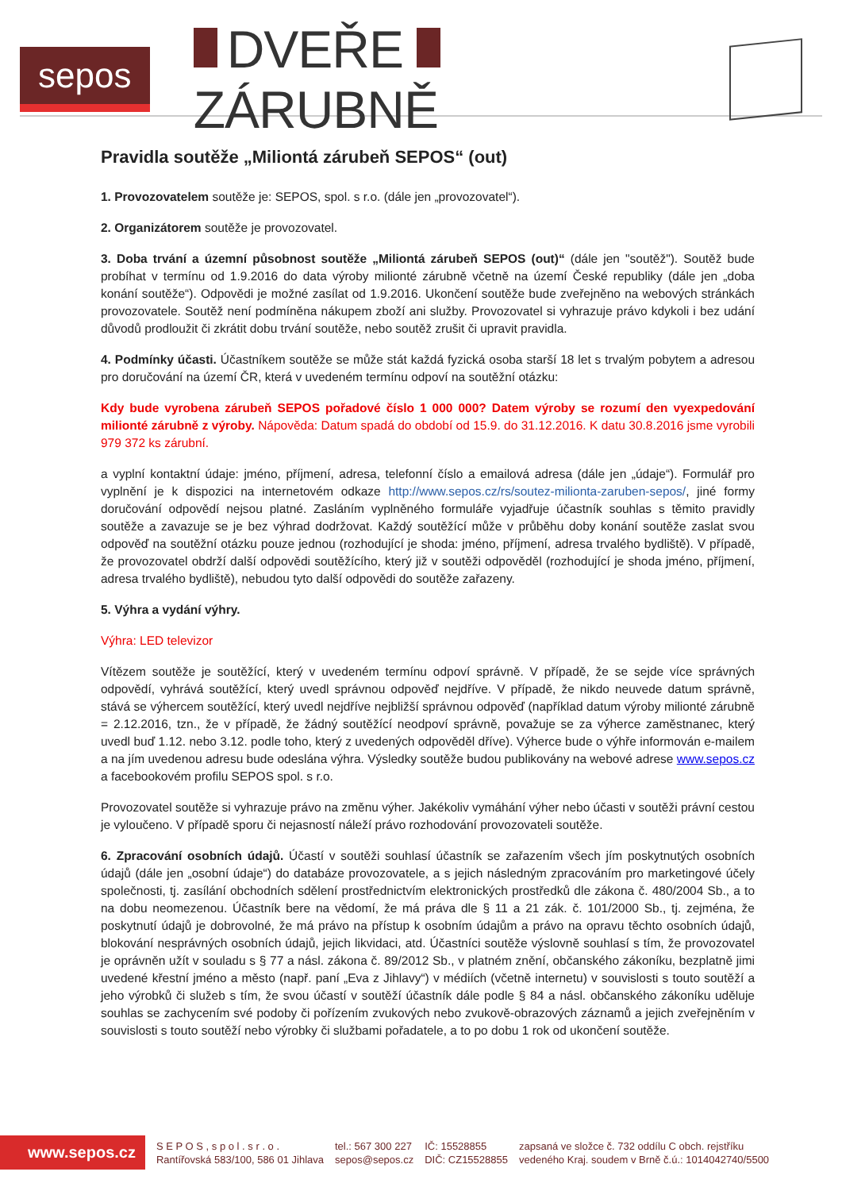sepos
DVEŘE ZÁRUBNĚ
Pravidla soutěže „Miliontá zárubeň SEPOS“ (out)
1. Provozovatelem soutěže je: SEPOS, spol. s r.o. (dále jen „provozovatel“).
2. Organizátorem soutěže je provozovatel.
3. Doba trvání a územní působnost soutěže „Miliontá zárubeň SEPOS (out)“ (dále jen "soutěž"). Soutěž bude probíhat v termínu od 1.9.2016 do data výroby milionté zárubně včetně na území České republiky (dále jen „doba konání soutěže“). Odpovědi je možné zasílat od 1.9.2016. Ukončení soutěže bude zveřejněno na webových stránkách provozovatele. Soutěž není podmíněna nákupem zboží ani služby. Provozovatel si vyhrazuje právo kdykoli i bez udání důvodů prodloužit či zkrátit dobu trvání soutěže, nebo soutěž zrušit či upravit pravidla.
4. Podmínky účasti. Účastníkem soutěže se může stát každá fyzická osoba starší 18 let s trvalým pobytem a adresou pro doručování na území ČR, která v uvedeném termínu odpoví na soutěžní otázku:
Kdy bude vyrobena zárubeň SEPOS pořadové číslo 1 000 000? Datem výroby se rozumí den vyexpedování milionté zárubně z výroby. Nápověda: Datum spadá do období od 15.9. do 31.12.2016. K datu 30.8.2016 jsme vyrobili 979 372 ks zárubní.
a vyplní kontaktní údaje: jméno, příjmení, adresa, telefonní číslo a emailová adresa (dále jen „údaje“). Formulář pro vyplnění je k dispozici na internetovém odkaze http://www.sepos.cz/rs/soutez-milionta-zaruben-sepos/, jiné formy doručování odpovědí nejsou platné. Zasláním vyplněného formuláře vyjadřuje účastník souhlas s těmito pravidly soutěže a zavazuje se je bez výhrad dodržovat. Každý soutěžící může v průběhu doby konání soutěže zaslat svou odpověď na soutěžní otázku pouze jednou (rozhodující je shoda: jméno, příjmení, adresa trvalého bydliště). V případě, že provozovatel obdrží další odpovědi soutěžícího, který již v soutěži odpověděl (rozhodující je shoda jméno, příjmení, adresa trvalého bydliště), nebudou tyto další odpovědi do soutěže zařazeny.
5. Výhra a vydání výhry.
Výhra: LED televizor
Vítězem soutěže je soutěžící, který v uvedeném termínu odpoví správně. V případě, že se sejde více správných odpovědí, vyhrává soutěžící, který uvedl správnou odpověď nejdříve. V případě, že nikdo neuvede datum správně, stává se výhercem soutěžící, který uvedl nejdříve nejbližší správnou odpověď (například datum výroby milionté zárubně = 2.12.2016, tzn., že v případě, že žádný soutěžící neodpoví správně, považuje se za výherce zaměstnanec, který uvedl buď 1.12. nebo 3.12. podle toho, který z uvedených odpověděl dříve). Výherce bude o výhře informován e-mailem a na jím uvedenou adresu bude odeslána výhra. Výsledky soutěže budou publikovány na webové adrese www.sepos.cz a facebookovém profilu SEPOS spol. s r.o.
Provozovatel soutěže si vyhrazuje právo na změnu výher. Jakékoliv vymáhání výher nebo účasti v soutěži právní cestou je vyloučeno. V případě sporu či nejasností náleží právo rozhodování provozovateli soutěže.
6. Zpracování osobních údajů. Účastí v soutěži souhlasí účastník se zařazením všech jím poskytnutých osobních údajů (dále jen „osobní údaje“) do databáze provozovatele, a s jejich následným zpracováním pro marketingové účely společnosti, tj. zasílání obchodních sdělení prostřednictvím elektronických prostředků dle zákona č. 480/2004 Sb., a to na dobu neomezenou. Účastník bere na vědomí, že má práva dle § 11 a 21 zák. č. 101/2000 Sb., tj. zejména, že poskytnutí údajů je dobrovolné, že má právo na přístup k osobním údajům a právo na opravu těchto osobních údajů, blokování nesprávných osobních údajů, jejich likvidaci, atd. Účastníci soutěže výslovně souhlasí s tím, že provozovatel je oprávněn užít v souladu s § 77 a násl. zákona č. 89/2012 Sb., v platném znění, občanského zákoníku, bezplatně jimi uvedené křestní jméno a město (např. paní „Eva z Jihlavy“) v médiích (včetně internetu) v souvislosti s touto soutěží a jeho výrobků či služeb s tím, že svou účastí v soutěží účastník dále podle § 84 a násl. občanského zákoníku uděluje souhlas se zachycením své podoby či pořízením zvukových nebo zvukově-obrazových záznamů a jejich zveřejněním v souvislosti s touto soutěží nebo výrobky či službami pořadatele, a to po dobu 1 rok od ukončení soutěže.
www.sepos.cz
S E P O S , s p o l . s r . o .
Rantířovská 583/100, 586 01 Jihlava
tel.: 567 300 227
sepos@sepos.cz
IČ: 15528855
DIČ: CZ15528855
zapsaná ve složce č. 732 oddílu C obch. rejstříku
vedeného Kraj. soudem v Brně č.ú.: 1014042740/5500